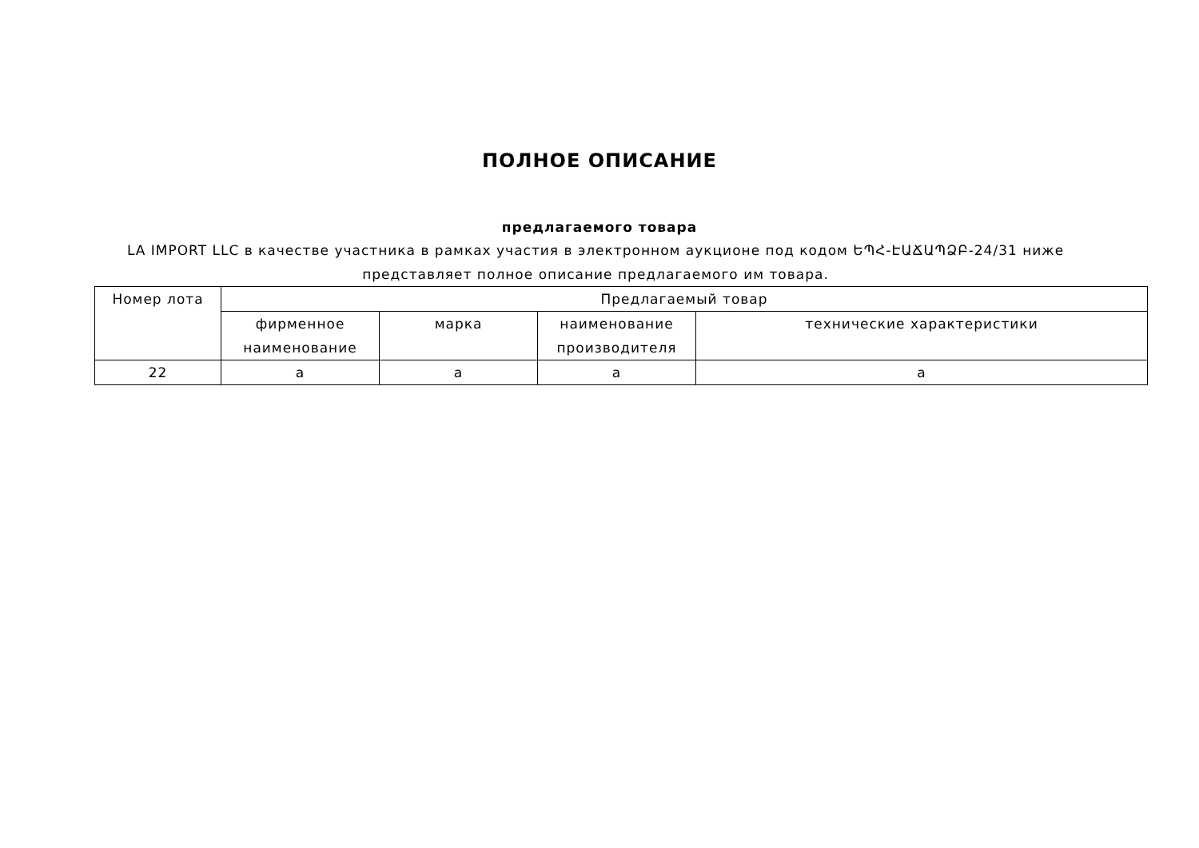ПОЛНОЕ ОПИСАНИЕ
предлагаемого товара
LA IMPORT LLC в качестве участника в рамках участия в электронном аукционе под кодом ԵՊՀ-ԷԱՃԱՊՁԲ-24/31 ниже представляет полное описание предлагаемого им товара.
| Номер лота | Предлагаемый товар | | | |
| | фирменное наименование | марка | наименование производителя | технические характеристики |
| 22 | a | a | a | a |